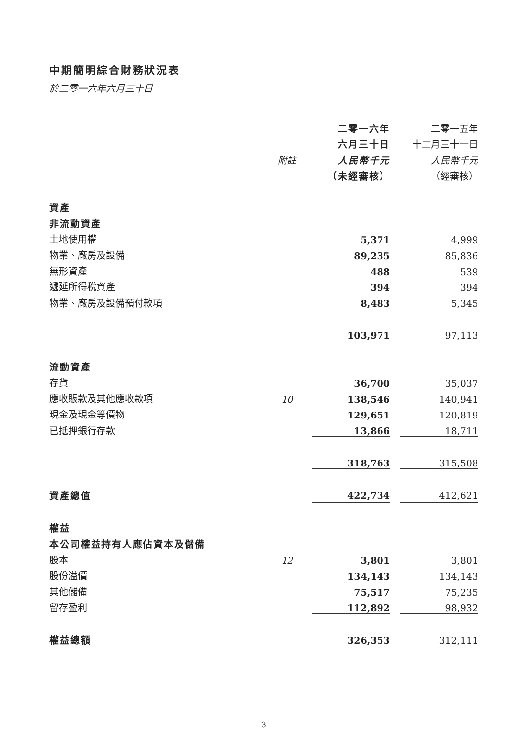中期簡明綜合財務狀況表
於二零一六年六月三十日
| | | | 二零一六年 | | 二零一五年 |
| --- | --- | --- | --- | --- | --- |
| | | | 六月三十日 | | 十二月三十一日 |
| | 附註 | | 人民幣千元 | | 人民幣千元 |
| | | | （未經審核） | | （經審核） |
| 資產 | | | | | |
| 非流動資產 | | | | | |
| 土地使用權 | | | 5,371 | | 4,999 |
| 物業、廠房及設備 | | | 89,235 | | 85,836 |
| 無形資產 | | | 488 | | 539 |
| 遞延所得稅資產 | | | 394 | | 394 |
| 物業、廠房及設備預付款項 | | | 8,483 | | 5,345 |
| | | | 103,971 | | 97,113 |
| 流動資產 | | | | | |
| 存貨 | | | 36,700 | | 35,037 |
| 應收賬款及其他應收款項 | 10 | | 138,546 | | 140,941 |
| 現金及現金等價物 | | | 129,651 | | 120,819 |
| 已抵押銀行存款 | | | 13,866 | | 18,711 |
| | | | 318,763 | | 315,508 |
| 資產總值 | | | 422,734 | | 412,621 |
| 權益 | | | | | |
| 本公司權益持有人應佔資本及儲備 | | | | | |
| 股本 | 12 | | 3,801 | | 3,801 |
| 股份溢價 | | | 134,143 | | 134,143 |
| 其他儲備 | | | 75,517 | | 75,235 |
| 留存盈利 | | | 112,892 | | 98,932 |
| 權益總額 | | | 326,353 | | 312,111 |
3